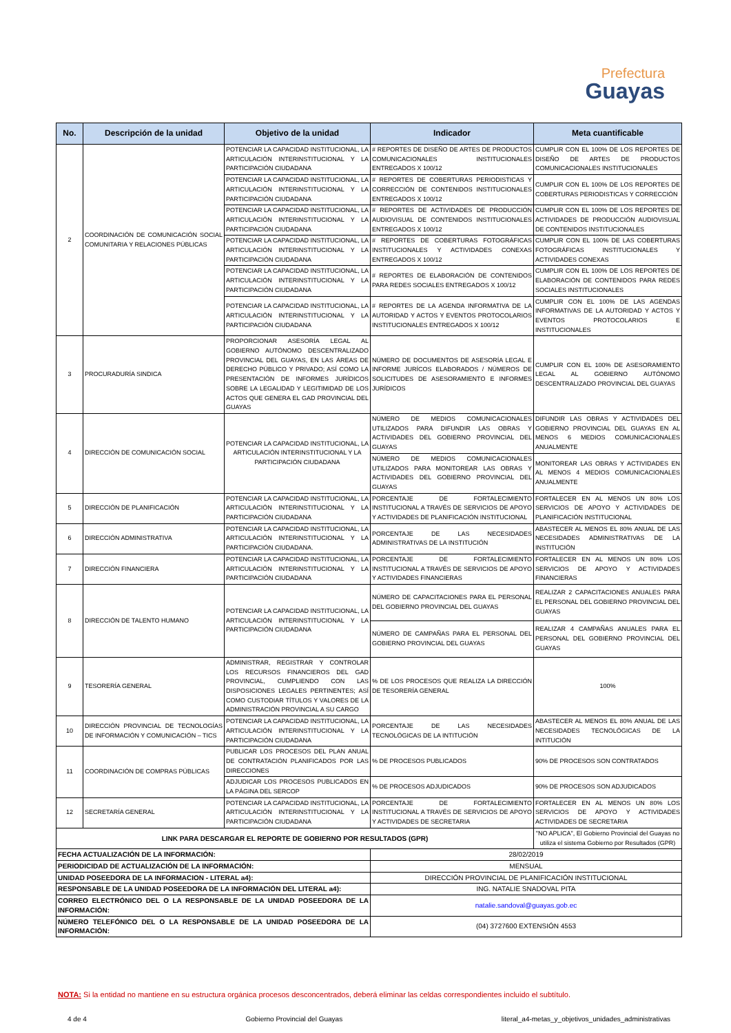Prefectura
Guayas
| No. | Descripción de la unidad | Objetivo de la unidad | Indicador | Meta cuantificable |
| --- | --- | --- | --- | --- |
| 2 | COORDINACIÓN DE COMUNICACIÓN SOCIAL COMUNITARIA Y RELACIONES PÚBLICAS | POTENCIAR LA CAPACIDAD INSTITUCIONAL, LA ARTICULACIÓN INTERINSTITUCIONAL Y LA PARTICIPACIÓN CIUDADANA | # REPORTES DE DISEÑO DE ARTES DE PRODUCTOS COMUNICACIONALES INSTITUCIONALES ENTREGADOS X 100/12 | CUMPLIR CON EL 100% DE LOS REPORTES DE DISEÑO DE ARTES DE PRODUCTOS COMUNICACIONALES INSTITUCIONALES |
| | | POTENCIAR LA CAPACIDAD INSTITUCIONAL, LA ARTICULACIÓN INTERINSTITUCIONAL Y LA PARTICIPACIÓN CIUDADANA | # REPORTES DE COBERTURAS PERIODISTICAS Y CORRECCIÓN DE CONTENIDOS INSTITUCIONALES ENTREGADOS X 100/12 | CUMPLIR CON EL 100% DE LOS REPORTES DE COBERTURAS PERIODISTICAS Y CORRECCIÓN |
| | | POTENCIAR LA CAPACIDAD INSTITUCIONAL, LA ARTICULACIÓN INTERINSTITUCIONAL Y LA PARTICIPACIÓN CIUDADANA | # REPORTES DE ACTIVIDADES DE PRODUCCIÓN AUDIOVISUAL DE CONTENIDOS INSTITUCIONALES ENTREGADOS X 100/12 | CUMPLIR CON EL 100% DE LOS REPORTES DE ACTIVIDADES DE PRODUCCIÓN AUDIOVISUAL DE CONTENIDOS INSTITUCIONALES |
| | | POTENCIAR LA CAPACIDAD INSTITUCIONAL, LA ARTICULACIÓN INTERINSTITUCIONAL Y LA PARTICIPACIÓN CIUDADANA | # REPORTES DE COBERTURAS FOTOGRÁFICAS INSTITUCIONALES Y ACTIVIDADES CONEXAS ENTREGADOS X 100/12 | CUMPLIR CON EL 100% DE LAS COBERTURAS FOTOGRÁFICAS INSTITUCIONALES Y ACTIVIDADES CONEXAS |
| | | POTENCIAR LA CAPACIDAD INSTITUCIONAL, LA ARTICULACIÓN INTERINSTITUCIONAL Y LA PARTICIPACIÓN CIUDADANA | # REPORTES DE ELABORACIÓN DE CONTENIDOS PARA REDES SOCIALES ENTREGADOS X 100/12 | CUMPLIR CON EL 100% DE LOS REPORTES DE ELABORACIÓN DE CONTENIDOS PARA REDES SOCIALES INSTITUCIONALES |
| | | POTENCIAR LA CAPACIDAD INSTITUCIONAL, LA ARTICULACIÓN INTERINSTITUCIONAL Y LA PARTICIPACIÓN CIUDADANA | # REPORTES DE LA AGENDA INFORMATIVA DE LA AUTORIDAD Y ACTOS Y EVENTOS PROTOCOLARIOS INSTITUCIONALES ENTREGADOS X 100/12 | CUMPLIR CON EL 100% DE LAS AGENDAS INFORMATIVAS DE LA AUTORIDAD Y ACTOS Y EVENTOS PROTOCOLARIOS E INSTITUCIONALES |
| 3 | PROCURADURÍA SINDICA | PROPORCIONAR ASESORÍA LEGAL AL GOBIERNO AUTÓNOMO DESCENTRALIZADO PROVINCIAL DEL GUAYAS, EN LAS ÁREAS DE DERECHO PÚBLICO Y PRIVADO; ASÍ COMO LA PRESENTACIÓN DE INFORMES JURÍDICOS SOBRE LA LEGALIDAD Y LEGITIMIDAD DE LOS ACTOS QUE GENERA EL GAD PROVINCIAL DEL GUAYAS | NÚMERO DE DOCUMENTOS DE ASESORÍA LEGAL E INFORME JURÍCOS ELABORADOS / NÚMEROS DE SOLICITUDES DE ASESORAMIENTO E INFORMES JURÍDICOS | CUMPLIR CON EL 100% DE ASESORAMIENTO LEGAL AL GOBIERNO AUTÓNOMO DESCENTRALIZADO PROVINCIAL DEL GUAYAS |
| 4 | DIRECCIÓN DE COMUNICACIÓN SOCIAL | POTENCIAR LA CAPACIDAD INSTITUCIONAL, LA ARTICULACIÓN INTERINSTITUCIONAL Y LA PARTICIPACIÓN CIUDADANA | NÚMERO DE MEDIOS COMUNICACIONALES UTILIZADOS PARA DIFUNDIR LAS OBRAS Y ACTIVIDADES DEL GOBIERNO PROVINCIAL DEL GUAYAS | DIFUNDIR LAS OBRAS Y ACTIVIDADES DEL GOBIERNO PROVINCIAL DEL GUAYAS EN AL MENOS 6 MEDIOS COMUNICACIONALES ANUALMENTE |
| | | | NÚMERO DE MEDIOS COMUNICACIONALES UTILIZADOS PARA MONITOREAR LAS OBRAS Y ACTIVIDADES DEL GOBIERNO PROVINCIAL DEL GUAYAS | MONITOREAR LAS OBRAS Y ACTIVIDADES EN AL MENOS 4 MEDIOS COMUNICACIONALES ANUALMENTE |
| 5 | DIRECCIÓN DE PLANIFICACIÓN | POTENCIAR LA CAPACIDAD INSTITUCIONAL, LA ARTICULACIÓN INTERINSTITUCIONAL Y LA PARTICIPACIÓN CIUDADANA | PORCENTAJE DE FORTALECIMIENTO INSTITUCIONAL A TRAVÉS DE SERVICIOS DE APOYO Y ACTIVIDADES DE PLANIFICACIÓN INSTITUCIONAL | FORTALECER EN AL MENOS UN 80% LOS SERVICIOS DE APOYO Y ACTIVIDADES DE PLANIFICACIÓN INSTITUCIONAL |
| 6 | DIRECCIÓN ADMINISTRATIVA | POTENCIAR LA CAPACIDAD INSTITUCIONAL, LA ARTICULACIÓN INTERINSTITUCIONAL Y LA PARTICIPACIÓN CIUDADANA. | PORCENTAJE DE LAS NECESIDADES ADMINISTRATIVAS DE LA INSTITUCIÓN | ABASTECER AL MENOS EL 80% ANUAL DE LAS NECESIDADES ADMINISTRATIVAS DE LA INSTITUCIÓN |
| 7 | DIRECCIÓN FINANCIERA | POTENCIAR LA CAPACIDAD INSTITUCIONAL, LA ARTICULACIÓN INTERINSTITUCIONAL Y LA PARTICIPACIÓN CIUDADANA | PORCENTAJE DE FORTALECIMIENTO INSTITUCIONAL A TRAVÉS DE SERVICIOS DE APOYO Y ACTIVIDADES FINANCIERAS | FORTALECER EN AL MENOS UN 80% LOS SERVICIOS DE APOYO Y ACTIVIDADES FINANCIERAS |
| 8 | DIRECCIÓN DE TALENTO HUMANO | POTENCIAR LA CAPACIDAD INSTITUCIONAL, LA ARTICULACIÓN INTERINSTITUCIONAL Y LA PARTICIPACIÓN CIUDADANA | NÚMERO DE CAPACITACIONES PARA EL PERSONAL DEL GOBIERNO PROVINCIAL DEL GUAYAS | REALIZAR 2 CAPACITACIONES ANUALES PARA EL PERSONAL DEL GOBIERNO PROVINCIAL DEL GUAYAS |
| | | | NÚMERO DE CAMPAÑAS PARA EL PERSONAL DEL GOBIERNO PROVINCIAL DEL GUAYAS | REALIZAR 4 CAMPAÑAS ANUALES PARA EL PERSONAL DEL GOBIERNO PROVINCIAL DEL GUAYAS |
| 9 | TESORERÍA GENERAL | ADMINISTRAR, REGISTRAR Y CONTROLAR LOS RECURSOS FINANCIEROS DEL GAD PROVINCIAL, CUMPLIENDO CON LAS DISPOSICIONES LEGALES PERTINENTES; ASÍ COMO CUSTODIAR TÍTULOS Y VALORES DE LA ADMINISTRACIÓN PROVINCIAL A SU CARGO | % DE LOS PROCESOS QUE REALIZA LA DIRECCIÓN DE TESORERÍA GENERAL | 100% |
| 10 | DIRECCIÓN PROVINCIAL DE TECNOLOGÍAS DE INFORMACIÓN Y COMUNICACIÓN – TICS | POTENCIAR LA CAPACIDAD INSTITUCIONAL, LA ARTICULACIÓN INTERINSTITUCIONAL Y LA PARTICIPACIÓN CIUDADANA | PORCENTAJE DE LAS NECESIDADES TECNOLÓGICAS DE LA INTITUCIÓN | ABASTECER AL MENOS EL 80% ANUAL DE LAS NECESIDADES TECNOLÓGICAS DE LA INTITUCIÓN |
| 11 | COORDINACIÓN DE COMPRAS PÚBLICAS | PUBLICAR LOS PROCESOS DEL PLAN ANUAL DE CONTRATACIÓN PLANIFICADOS POR LAS DIRECCIONES | % DE PROCESOS PUBLICADOS | 90% DE PROCESOS SON CONTRATADOS |
| | | ADJUDICAR LOS PROCESOS PUBLICADOS EN LA PÁGINA DEL SERCOP | % DE PROCESOS ADJUDICADOS | 90% DE PROCESOS SON ADJUDICADOS |
| 12 | SECRETARÍA GENERAL | POTENCIAR LA CAPACIDAD INSTITUCIONAL, LA ARTICULACIÓN INTERINSTITUCIONAL Y LA PARTICIPACIÓN CIUDADANA | PORCENTAJE DE FORTALECIMIENTO INSTITUCIONAL A TRAVÉS DE SERVICIOS DE APOYO Y ACTIVIDADES DE SECRETARIA | FORTALECER EN AL MENOS UN 80% LOS SERVICIOS DE APOYO Y ACTIVIDADES ACTIVIDADES DE SECRETARIA |
| LINK PARA DESCARGAR EL REPORTE DE GOBIERNO POR RESULTADOS (GPR) | | | | "NO APLICA", El Gobierno Provincial del Guayas no utiliza el sistema Gobierno por Resultados (GPR) |
| FECHA ACTUALIZACIÓN DE LA INFORMACIÓN: | | | 28/02/2019 | |
| PERIODICIDAD DE ACTUALIZACIÓN DE LA INFORMACIÓN: | | | MENSUAL | |
| UNIDAD POSEEDORA DE LA INFORMACION - LITERAL a4): | | | DIRECCIÓN PROVINCIAL DE PLANIFICACIÓN INSTITUCIONAL | |
| RESPONSABLE DE LA UNIDAD POSEEDORA DE LA INFORMACIÓN DEL LITERAL a4): | | | ING. NATALIE SNADOVAL PITA | |
| CORREO ELECTRÓNICO DEL O LA RESPONSABLE DE LA UNIDAD POSEEDORA DE LA INFORMACIÓN: | | | natalie.sandoval@guayas.gob.ec | |
| NÚMERO TELEFÓNICO DEL O LA RESPONSABLE DE LA UNIDAD POSEEDORA DE LA INFORMACIÓN: | | | (04) 3727600 EXTENSIÓN 4553 | |
NOTA: Si la entidad no mantiene en su estructura orgánica procesos desconcentrados, deberá eliminar las celdas correspondientes incluido el subtítulo.
4 de 4 Gobierno Provincial del Guayas literal_a4-metas_y_objetivos_unidades_administrativas